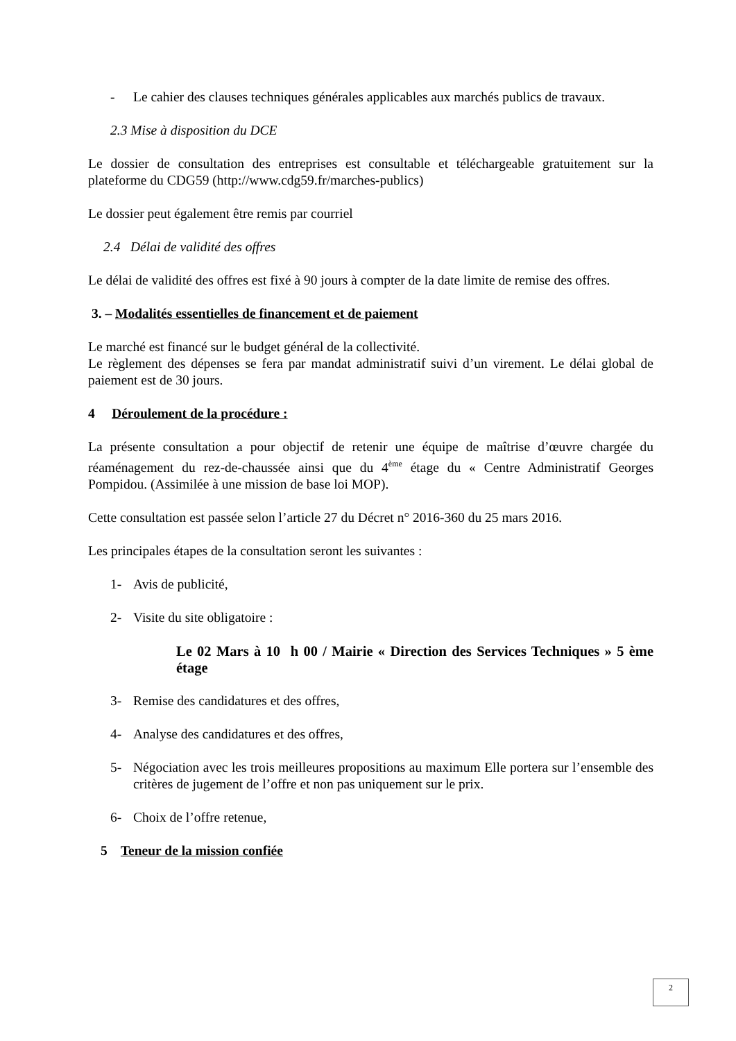- Le cahier des clauses techniques générales applicables aux marchés publics de travaux.
2.3 Mise à disposition du DCE
Le dossier de consultation des entreprises est consultable et téléchargeable gratuitement sur la plateforme du CDG59 (http://www.cdg59.fr/marches-publics)
Le dossier peut également être remis par courriel
2.4 Délai de validité des offres
Le délai de validité des offres est fixé à 90 jours à compter de la date limite de remise des offres.
3. – Modalités essentielles de financement et de paiement
Le marché est financé sur le budget général de la collectivité.
Le règlement des dépenses se fera par mandat administratif suivi d’un virement. Le délai global de paiement est de 30 jours.
4 Déroulement de la procédure :
La présente consultation a pour objectif de retenir une équipe de maîtrise d’œuvre chargée du réaménagement du rez-de-chaussée ainsi que du 4<sup>ème</sup> étage du « Centre Administratif Georges Pompidou. (Assimilée à une mission de base loi MOP).
Cette consultation est passée selon l’article 27 du Décret n° 2016-360 du 25 mars 2016.
Les principales étapes de la consultation seront les suivantes :
1- Avis de publicité,
2- Visite du site obligatoire :
Le 02 Mars à 10 h 00 / Mairie « Direction des Services Techniques » 5 ème étage
3- Remise des candidatures et des offres,
4- Analyse des candidatures et des offres,
5- Négociation avec les trois meilleures propositions au maximum Elle portera sur l’ensemble des critères de jugement de l’offre et non pas uniquement sur le prix.
6- Choix de l’offre retenue,
5 Teneur de la mission confiée
2